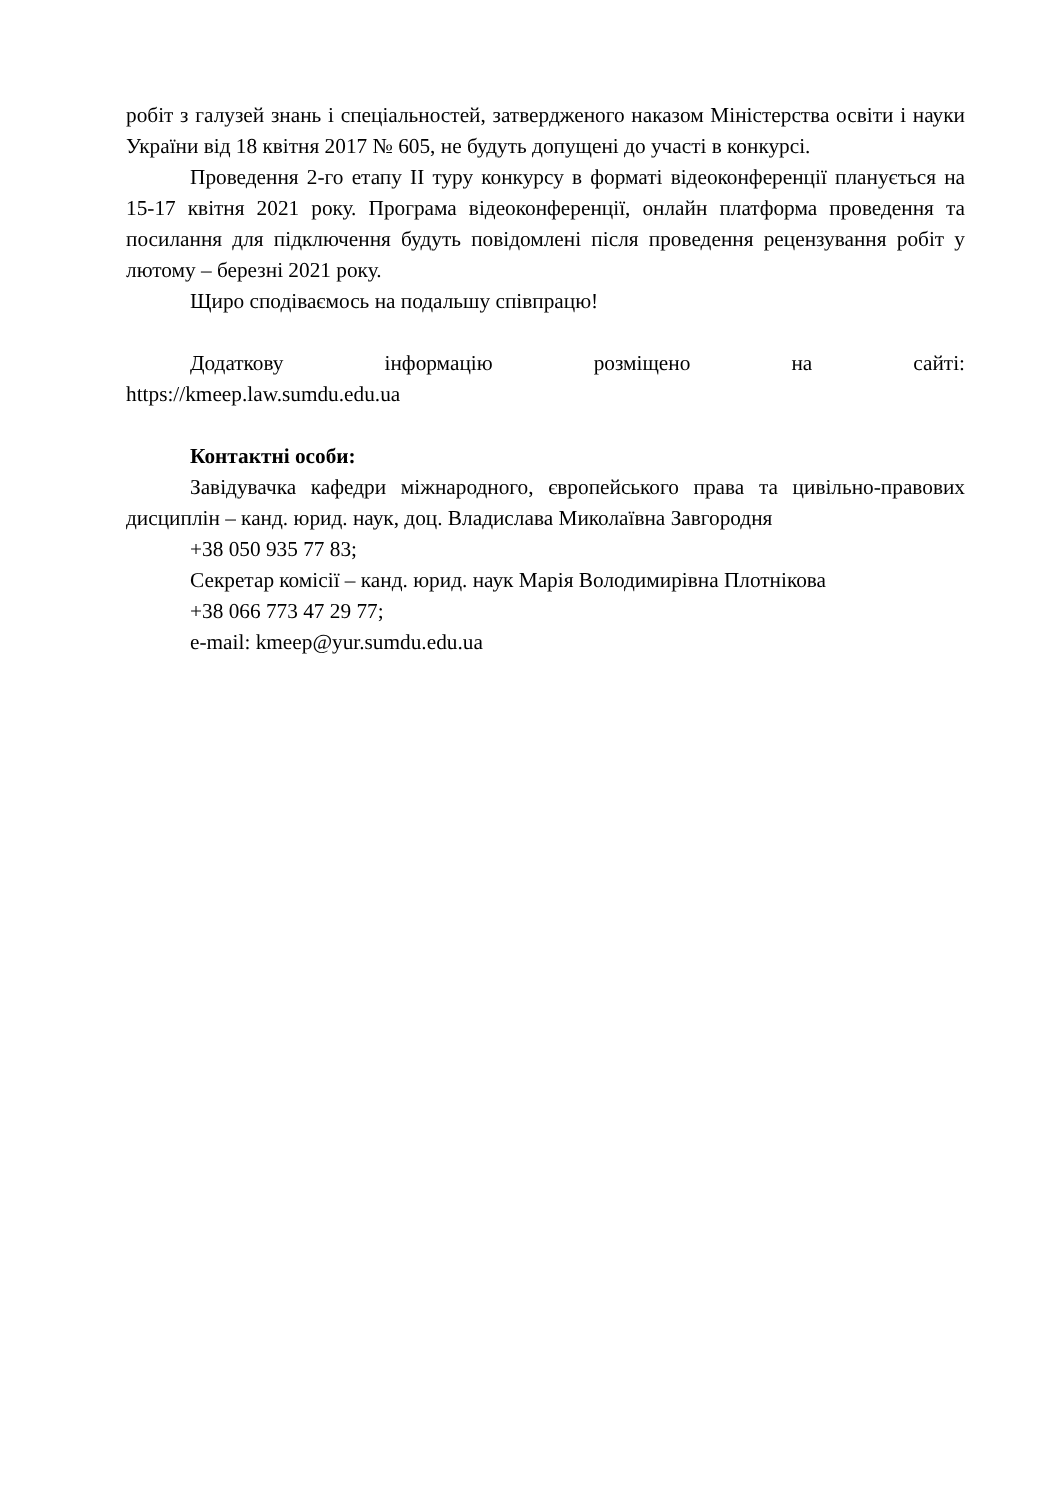робіт з галузей знань і спеціальностей, затвердженого наказом Міністерства освіти і науки України від 18 квітня 2017 № 605, не будуть допущені до участі в конкурсі.
Проведення 2-го етапу ІІ туру конкурсу в форматі відеоконференції планується на 15-17 квітня 2021 року. Програма відеоконференції, онлайн платформа проведення та посилання для підключення будуть повідомлені після проведення рецензування робіт у лютому – березні 2021 року.
Щиро сподіваємось на подальшу співпрацю!
Додаткову інформацію розміщено на сайті:
https://kmeep.law.sumdu.edu.ua
Контактні особи:
Завідувачка кафедри міжнародного, європейського права та цивільно-правових дисциплін – канд. юрид. наук, доц. Владислава Миколаївна Завгородня
+38 050 935 77 83;
Секретар комісії – канд. юрид. наук Марія Володимирівна Плотнікова
+38 066 773 47 29 77;
e-mail: kmeep@yur.sumdu.edu.ua